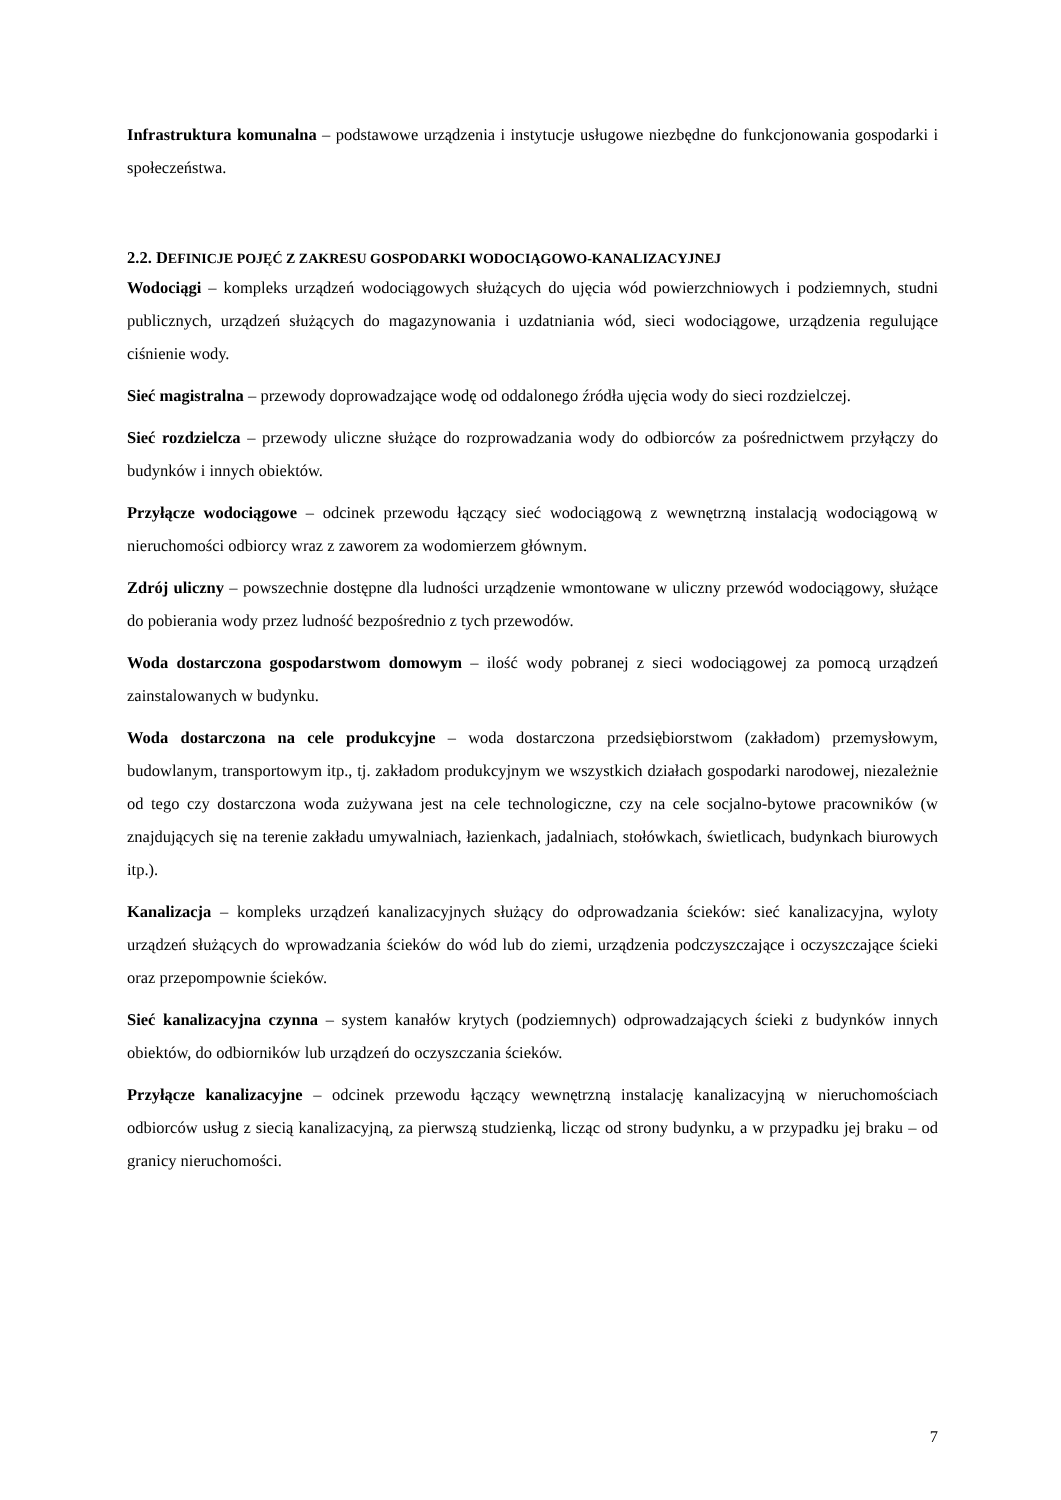Infrastruktura komunalna – podstawowe urządzenia i instytucje usługowe niezbędne do funkcjonowania gospodarki i społeczeństwa.
2.2. DEFINICJE POJĘĆ Z ZAKRESU GOSPODARKI WODOCIĄGOWO-KANALIZACYJNEJ
Wodociągi – kompleks urządzeń wodociągowych służących do ujęcia wód powierzchniowych i podziemnych, studni publicznych, urządzeń służących do magazynowania i uzdatniania wód, sieci wodociągowe, urządzenia regulujące ciśnienie wody.
Sieć magistralna – przewody doprowadzające wodę od oddalonego źródła ujęcia wody do sieci rozdzielczej.
Sieć rozdzielcza – przewody uliczne służące do rozprowadzania wody do odbiorców za pośrednictwem przyłączy do budynków i innych obiektów.
Przyłącze wodociągowe – odcinek przewodu łączący sieć wodociągową z wewnętrzną instalacją wodociągową w nieruchomości odbiorcy wraz z zaworem za wodomierzem głównym.
Zdrój uliczny – powszechnie dostępne dla ludności urządzenie wmontowane w uliczny przewód wodociągowy, służące do pobierania wody przez ludność bezpośrednio z tych przewodów.
Woda dostarczona gospodarstwom domowym – ilość wody pobranej z sieci wodociągowej za pomocą urządzeń zainstalowanych w budynku.
Woda dostarczona na cele produkcyjne – woda dostarczona przedsiębiorstwom (zakładom) przemysłowym, budowlanym, transportowym itp., tj. zakładom produkcyjnym we wszystkich działach gospodarki narodowej, niezależnie od tego czy dostarczona woda zużywana jest na cele technologiczne, czy na cele socjalno-bytowe pracowników (w znajdujących się na terenie zakładu umywalniach, łazienkach, jadalniach, stołówkach, świetlicach, budynkach biurowych itp.).
Kanalizacja – kompleks urządzeń kanalizacyjnych służący do odprowadzania ścieków: sieć kanalizacyjna, wyloty urządzeń służących do wprowadzania ścieków do wód lub do ziemi, urządzenia podczyszczające i oczyszczające ścieki oraz przepompownie ścieków.
Sieć kanalizacyjna czynna – system kanałów krytych (podziemnych) odprowadzających ścieki z budynków innych obiektów, do odbiorników lub urządzeń do oczyszczania ścieków.
Przyłącze kanalizacyjne – odcinek przewodu łączący wewnętrzną instalację kanalizacyjną w nieruchomościach odbiorców usług z siecią kanalizacyjną, za pierwszą studzienką, licząc od strony budynku, a w przypadku jej braku – od granicy nieruchomości.
7